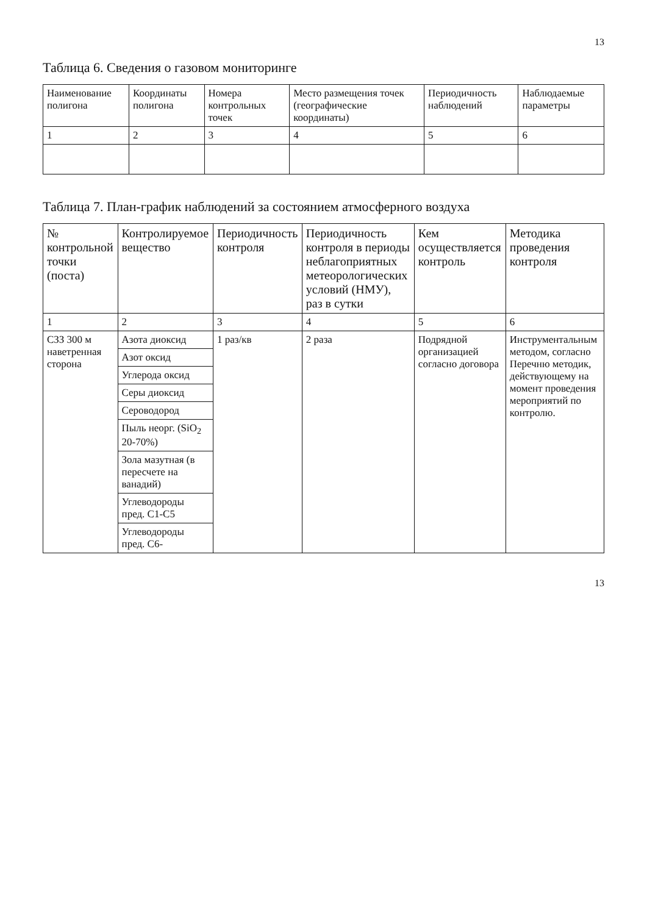13
Таблица 6. Сведения о газовом мониторинге
| Наименование полигона | Координаты полигона | Номера контрольных точек | Место размещения точек (географические координаты) | Периодичность наблюдений | Наблюдаемые параметры |
| --- | --- | --- | --- | --- | --- |
| 1 | 2 | 3 | 4 | 5 | 6 |
Таблица 7. План-график наблюдений за состоянием атмосферного воздуха
| № контрольной точки (поста) | Контролируемое вещество | Периодичность контроля | Периодичность контроля в периоды неблагоприятных метеорологических условий (НМУ), раз в сутки | Кем осуществляется контроль | Методика проведения контроля |
| --- | --- | --- | --- | --- | --- |
| 1 | 2 | 3 | 4 | 5 | 6 |
| СЗЗ 300 м наветренная сторона | Азота диоксид | 1 раз/кв | 2 раза | Подрядной организацией согласно договора | Инструментальным методом, согласно Перечню методик, действующему на момент проведения мероприятий по контролю. |
| | Азот оксид | | | | |
| | Углерода оксид | | | | |
| | Серы диоксид | | | | |
| | Сероводород | | | | |
| | Пыль неорг. (SiO<sub>2</sub> 20-70%) | | | | |
| | Зола мазутная (в пересчете на ванадий) | | | | |
| | Углеводороды пред. C1-C5 | | | | |
| | Углеводороды пред. C6- | | | | |
13